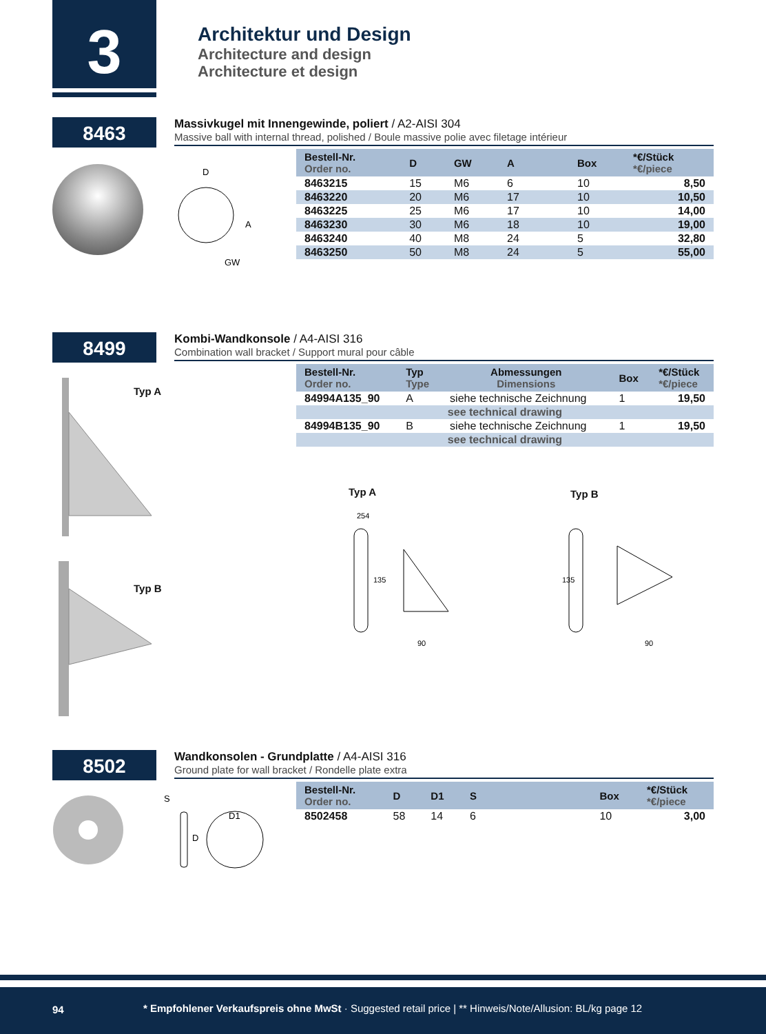3
Architektur und Design
Architecture and design
Architecture et design
8463
Massivkugel mit Innengewinde, poliert / A2-AISI 304
Massive ball with internal thread, polished / Boule massive polie avec filetage intérieur
D
A
GW
| Bestell-Nr. Order no. | D | GW | A | | Box | *€/Stück *€/piece |
| --- | --- | --- | --- | --- | --- | --- |
| 8463215 | 15 | M6 | 6 | | 10 | 8,50 |
| 8463220 | 20 | M6 | 17 | | 10 | 10,50 |
| 8463225 | 25 | M6 | 17 | | 10 | 14,00 |
| 8463230 | 30 | M6 | 18 | | 10 | 19,00 |
| 8463240 | 40 | M8 | 24 | | 5 | 32,80 |
| 8463250 | 50 | M8 | 24 | | 5 | 55,00 |
8499
Kombi-Wandkonsole / A4-AISI 316
Combination wall bracket / Support mural pour câble
Typ A
Typ B
| Bestell-Nr. Order no. | Typ Type | Abmessungen Dimensions | Box | *€/Stück *€/piece |
| --- | --- | --- | --- | --- |
| 84994A135_90 | A | siehe technische Zeichnung | 1 | 19,50 |
| see technical drawing | | | | |
| 84994B135_90 | B | siehe technische Zeichnung | 1 | 19,50 |
| see technical drawing | | | | |
Typ A Typ B
254
135
90
135
90
8502
Wandkonsolen - Grundplatte / A4-AISI 316
Ground plate for wall bracket / Rondelle plate extra
S
D
D1
| Bestell-Nr. Order no. | D | D1 | S | | Box | *€/Stück *€/piece |
| --- | --- | --- | --- | --- | --- | --- |
| 8502458 | 58 | 14 | 6 | | 10 | 3,00 |
94 * Empfohlener Verkaufspreis ohne MwSt · Suggested retail price | ** Hinweis/Note/Allusion: BL/kg page 12